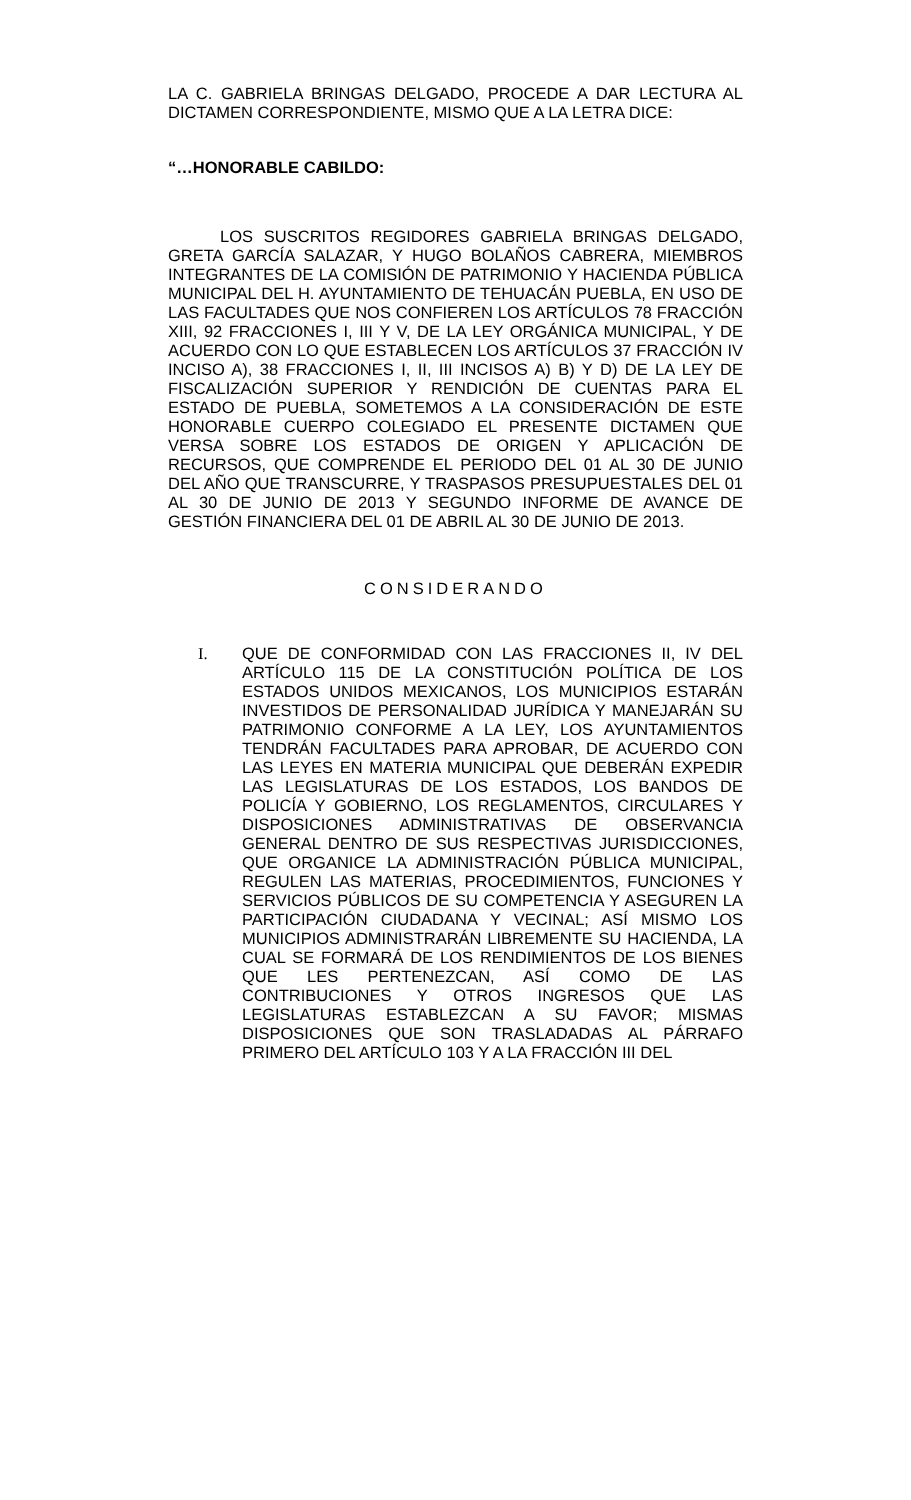LA C. GABRIELA BRINGAS DELGADO, PROCEDE A DAR LECTURA AL DICTAMEN CORRESPONDIENTE, MISMO QUE A LA LETRA DICE:
“…HONORABLE CABILDO:
LOS SUSCRITOS REGIDORES GABRIELA BRINGAS DELGADO, GRETA GARCÍA SALAZAR, Y HUGO BOLAÑOS CABRERA, MIEMBROS INTEGRANTES DE LA COMISIÓN DE PATRIMONIO Y HACIENDA PÚBLICA MUNICIPAL DEL H. AYUNTAMIENTO DE TEHUACÁN PUEBLA, EN USO DE LAS FACULTADES QUE NOS CONFIEREN LOS ARTÍCULOS 78 FRACCIÓN XIII, 92 FRACCIONES I, III Y V, DE LA LEY ORGÁNICA MUNICIPAL, Y DE ACUERDO CON LO QUE ESTABLECEN LOS ARTÍCULOS 37 FRACCIÓN IV INCISO A), 38 FRACCIONES I, II, III INCISOS A) B) Y D) DE LA LEY DE FISCALIZACIÓN SUPERIOR Y RENDICIÓN DE CUENTAS PARA EL ESTADO DE PUEBLA, SOMETEMOS A LA CONSIDERACIÓN DE ESTE HONORABLE CUERPO COLEGIADO EL PRESENTE DICTAMEN QUE VERSA SOBRE LOS ESTADOS DE ORIGEN Y APLICACIÓN DE RECURSOS, QUE COMPRENDE EL PERIODO DEL 01 AL 30 DE JUNIO DEL AÑO QUE TRANSCURRE, Y TRASPASOS PRESUPUESTALES DEL 01 AL 30 DE JUNIO DE 2013 Y SEGUNDO INFORME DE AVANCE DE GESTIÓN FINANCIERA DEL 01 DE ABRIL AL 30 DE JUNIO DE 2013.
CONSIDERANDO
I. QUE DE CONFORMIDAD CON LAS FRACCIONES II, IV DEL ARTÍCULO 115 DE LA CONSTITUCIÓN POLÍTICA DE LOS ESTADOS UNIDOS MEXICANOS, LOS MUNICIPIOS ESTARÁN INVESTIDOS DE PERSONALIDAD JURÍDICA Y MANEJARÁN SU PATRIMONIO CONFORME A LA LEY, LOS AYUNTAMIENTOS TENDRÁN FACULTADES PARA APROBAR, DE ACUERDO CON LAS LEYES EN MATERIA MUNICIPAL QUE DEBERÁN EXPEDIR LAS LEGISLATURAS DE LOS ESTADOS, LOS BANDOS DE POLICÍA Y GOBIERNO, LOS REGLAMENTOS, CIRCULARES Y DISPOSICIONES ADMINISTRATIVAS DE OBSERVANCIA GENERAL DENTRO DE SUS RESPECTIVAS JURISDICCIONES, QUE ORGANICE LA ADMINISTRACIÓN PÚBLICA MUNICIPAL, REGULEN LAS MATERIAS, PROCEDIMIENTOS, FUNCIONES Y SERVICIOS PÚBLICOS DE SU COMPETENCIA Y ASEGUREN LA PARTICIPACIÓN CIUDADANA Y VECINAL; ASÍ MISMO LOS MUNICIPIOS ADMINISTRARÁN LIBREMENTE SU HACIENDA, LA CUAL SE FORMARÁ DE LOS RENDIMIENTOS DE LOS BIENES QUE LES PERTENEZCAN, ASÍ COMO DE LAS CONTRIBUCIONES Y OTROS INGRESOS QUE LAS LEGISLATURAS ESTABLEZCAN A SU FAVOR; MISMAS DISPOSICIONES QUE SON TRASLADADAS AL PÁRRAFO PRIMERO DEL ARTÍCULO 103 Y A LA FRACCIÓN III DEL